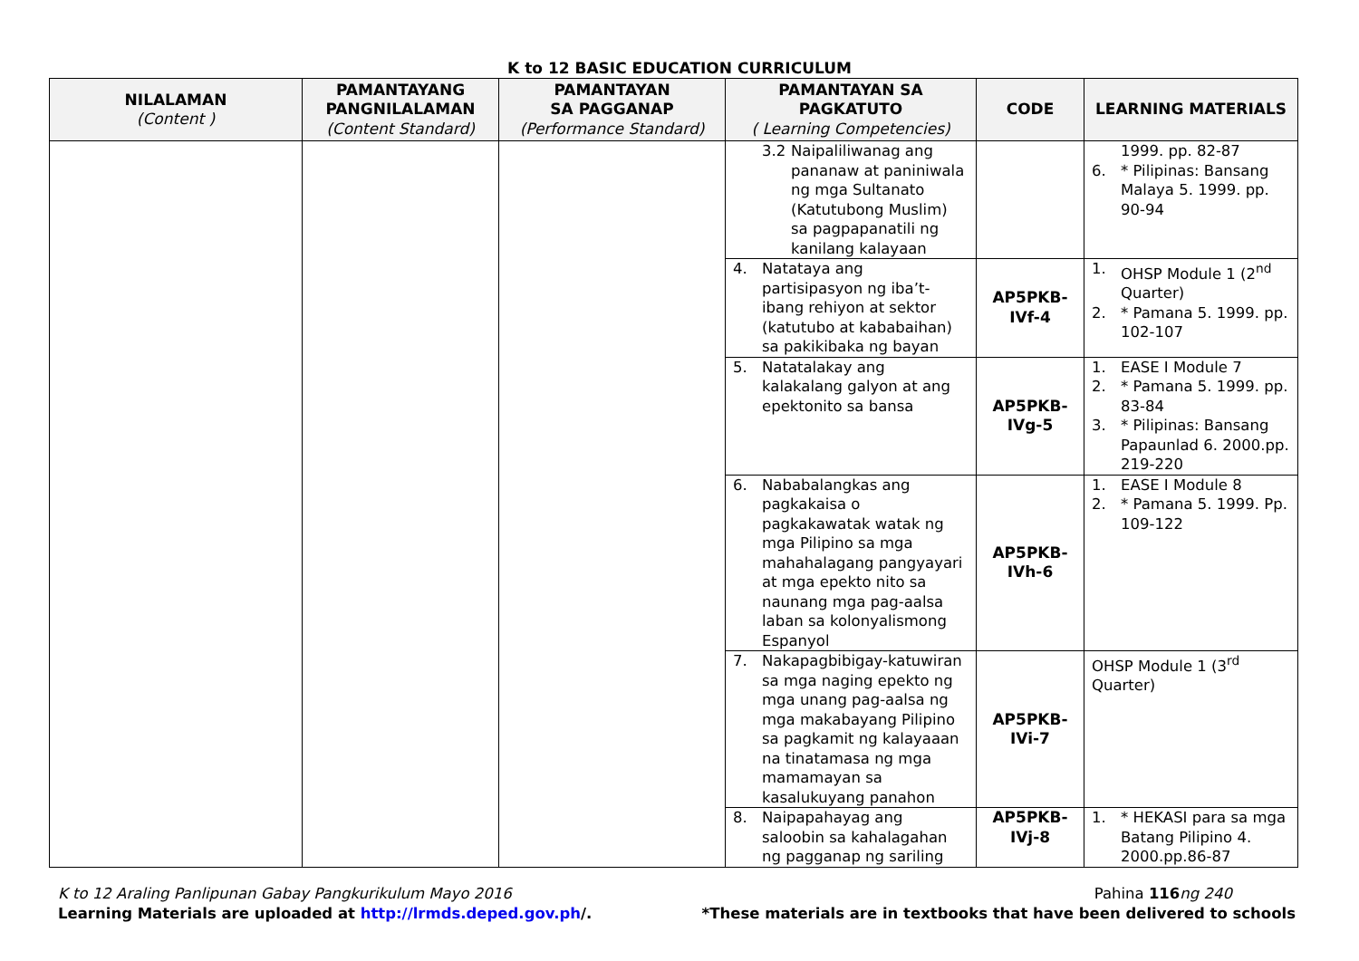K to 12 BASIC EDUCATION CURRICULUM
| NILALAMAN (Content ) | PAMANTAYANG PANGNILALAMAN (Content Standard) | PAMANTAYAN SA PAGGANAP (Performance Standard) | PAMANTAYAN SA PAGKATUTO ( Learning Competencies) | CODE | LEARNING MATERIALS |
| --- | --- | --- | --- | --- | --- |
| | | | 3.2 Naipaliliwanag ang pananaw at paniniwala ng mga Sultanato (Katutubong Muslim) sa pagpapanatili ng kanilang kalayaan | | 1999. pp. 82-87 6. * Pilipinas: Bansang Malaya 5. 1999. pp. 90-94 |
| | | | 4. Natataya ang partisipasyon ng iba’t-ibang rehiyon at sektor (katutubo at kababaihan) sa pakikibaka ng bayan | AP5PKB- IVf-4 | 1. OHSP Module 1 (2<sup>nd</sup> Quarter) 2. * Pamana 5. 1999. pp. 102-107 |
| | | | 5. Natatalakay ang kalakalang galyon at ang epektonito sa bansa | AP5PKB- IVg-5 | 1. EASE I Module 7 2. * Pamana 5. 1999. pp. 83-84 3. * Pilipinas: Bansang Papaunlad 6. 2000.pp. 219-220 |
| | | | 6. Nababalangkas ang pagkakaisa o pagkakawatak watak ng mga Pilipino sa mga mahahalagang pangyayari at mga epekto nito sa naunang mga pag-aalsa laban sa kolonyalismong Espanyol | AP5PKB- IVh-6 | 1. EASE I Module 8 2. * Pamana 5. 1999. Pp. 109-122 |
| | | | 7. Nakapagbibigay-katuwiran sa mga naging epekto ng mga unang pag-aalsa ng mga makabayang Pilipino sa pagkamit ng kalayaaan na tinatamasa ng mga mamamayan sa kasalukuyang panahon | AP5PKB- IVi-7 | OHSP Module 1 (3<sup>rd</sup> Quarter) |
| | | | 8. Naipapahayag ang saloobin sa kahalagahan ng pagganap ng sariling | AP5PKB- IVj-8 | 1. * HEKASI para sa mga Batang Pilipino 4. 2000.pp.86-87 |
K to 12 Araling Panlipunan Gabay Pangkurikulum Mayo 2016 Pahina 116 ng 240
Learning Materials are uploaded at http://lrmds.deped.gov.ph/. *These materials are in textbooks that have been delivered to schools